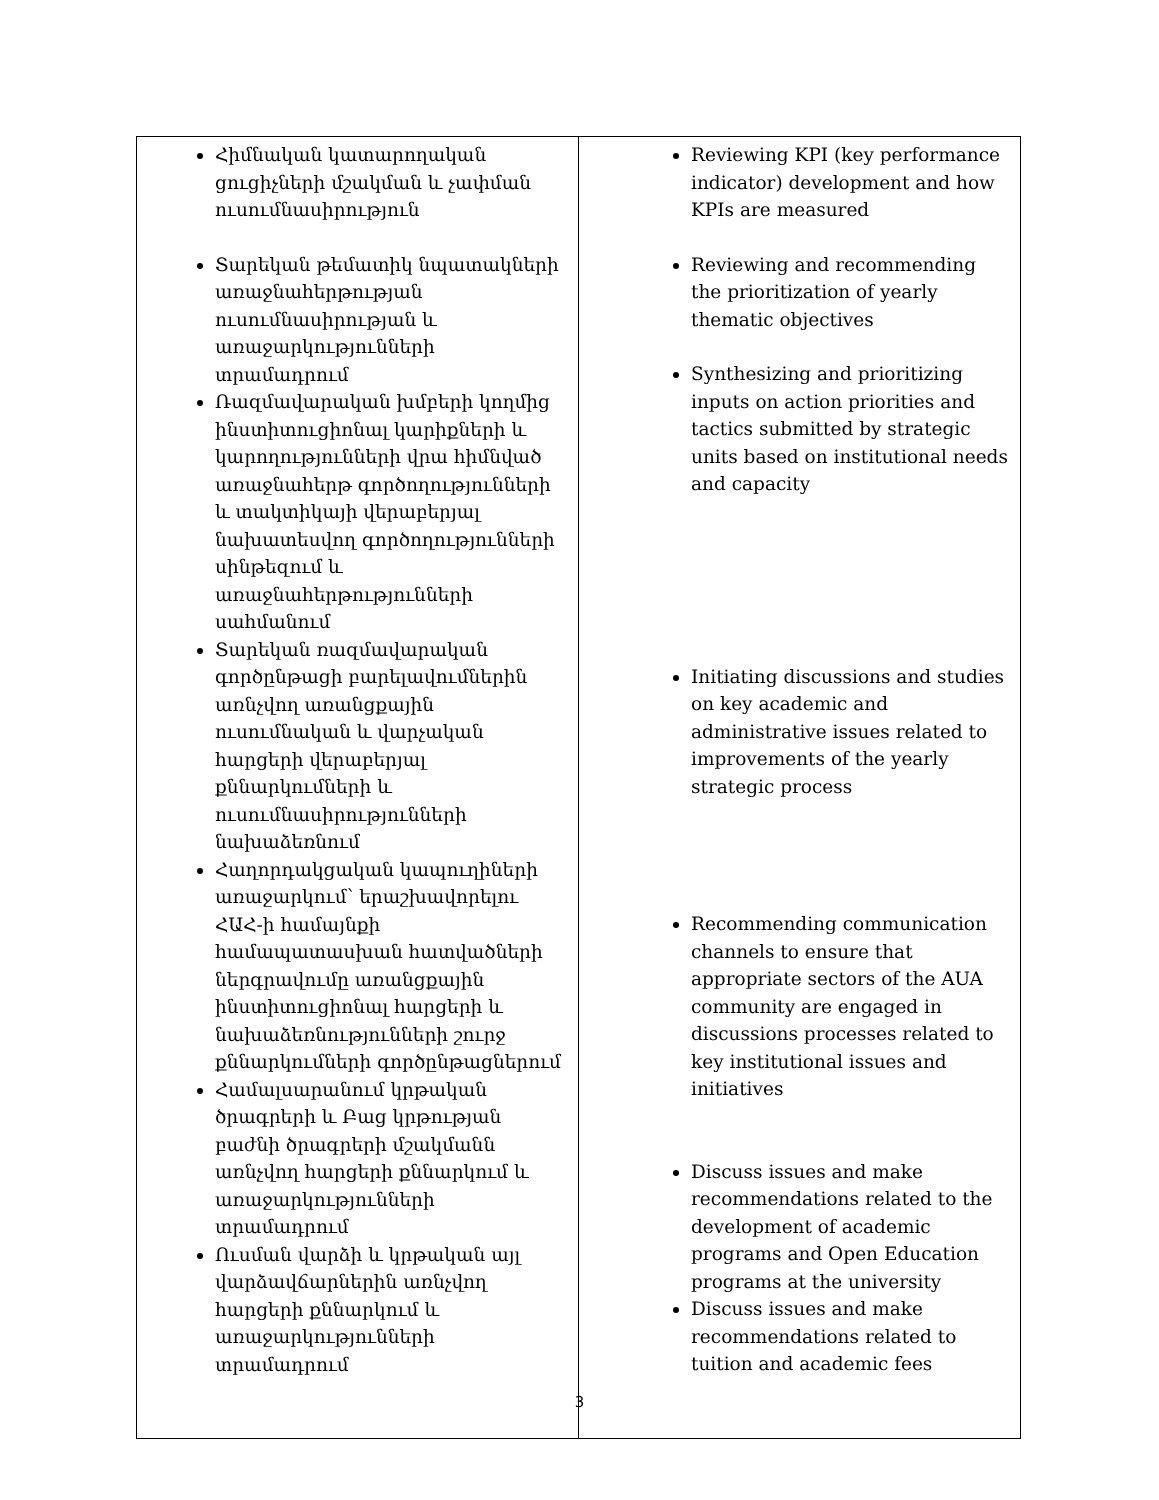| Հիմնական կատարողական ցուցիչների մշակման և չափման ուսումնասիրություն Տարեկան թեմատիկ նպատակների առաջնահերթության ուսումնասիրության և առաջարկությունների տրամադրում Ռազմավարական խմբերի կողմից ինստիտուցիոնալ կարիքների և կարողությունների վրա հիմնված առաջնահերթ գործողությունների և տակտիկայի վերաբերյալ նախատեսվող գործողությունների սինթեզում և առաջնահերթությունների սահմանում Տարեկան ռազմավարական գործընթացի բարելավումներին առնչվող առանցքային ուսումնական և վարչական հարցերի վերաբերյալ քննարկումների և ուսումնասիրությունների նախաձեռնում Հաղորդակցական կապուղիների առաջարկում՝ երաշխավորելու ՀԱՀ-ի համայնքի համապատասխան հատվածների ներգրավումը առանցքային ինստիտուցիոնալ հարցերի և նախաձեռնությունների շուրջ քննարկումների գործընթացներում Համալսարանում կրթական ծրագրերի և Բաց կրթության բաժնի ծրագրերի մշակմանն առնչվող հարցերի քննարկում և առաջարկությունների տրամադրում Ուսման վարձի և կրթական այլ վարձավճարներին առնչվող հարցերի քննարկում և առաջարկությունների տրամադրում | Reviewing KPI (key performance indicator) development and how KPIs are measured Reviewing and recommending the prioritization of yearly thematic objectives Synthesizing and prioritizing inputs on action priorities and tactics submitted by strategic units based on institutional needs and capacity Initiating discussions and studies on key academic and administrative issues related to improvements of the yearly strategic process Recommending communication channels to ensure that appropriate sectors of the AUA community are engaged in discussions processes related to key institutional issues and initiatives Discuss issues and make recommendations related to the development of academic programs and Open Education programs at the university Discuss issues and make recommendations related to tuition and academic fees |
3